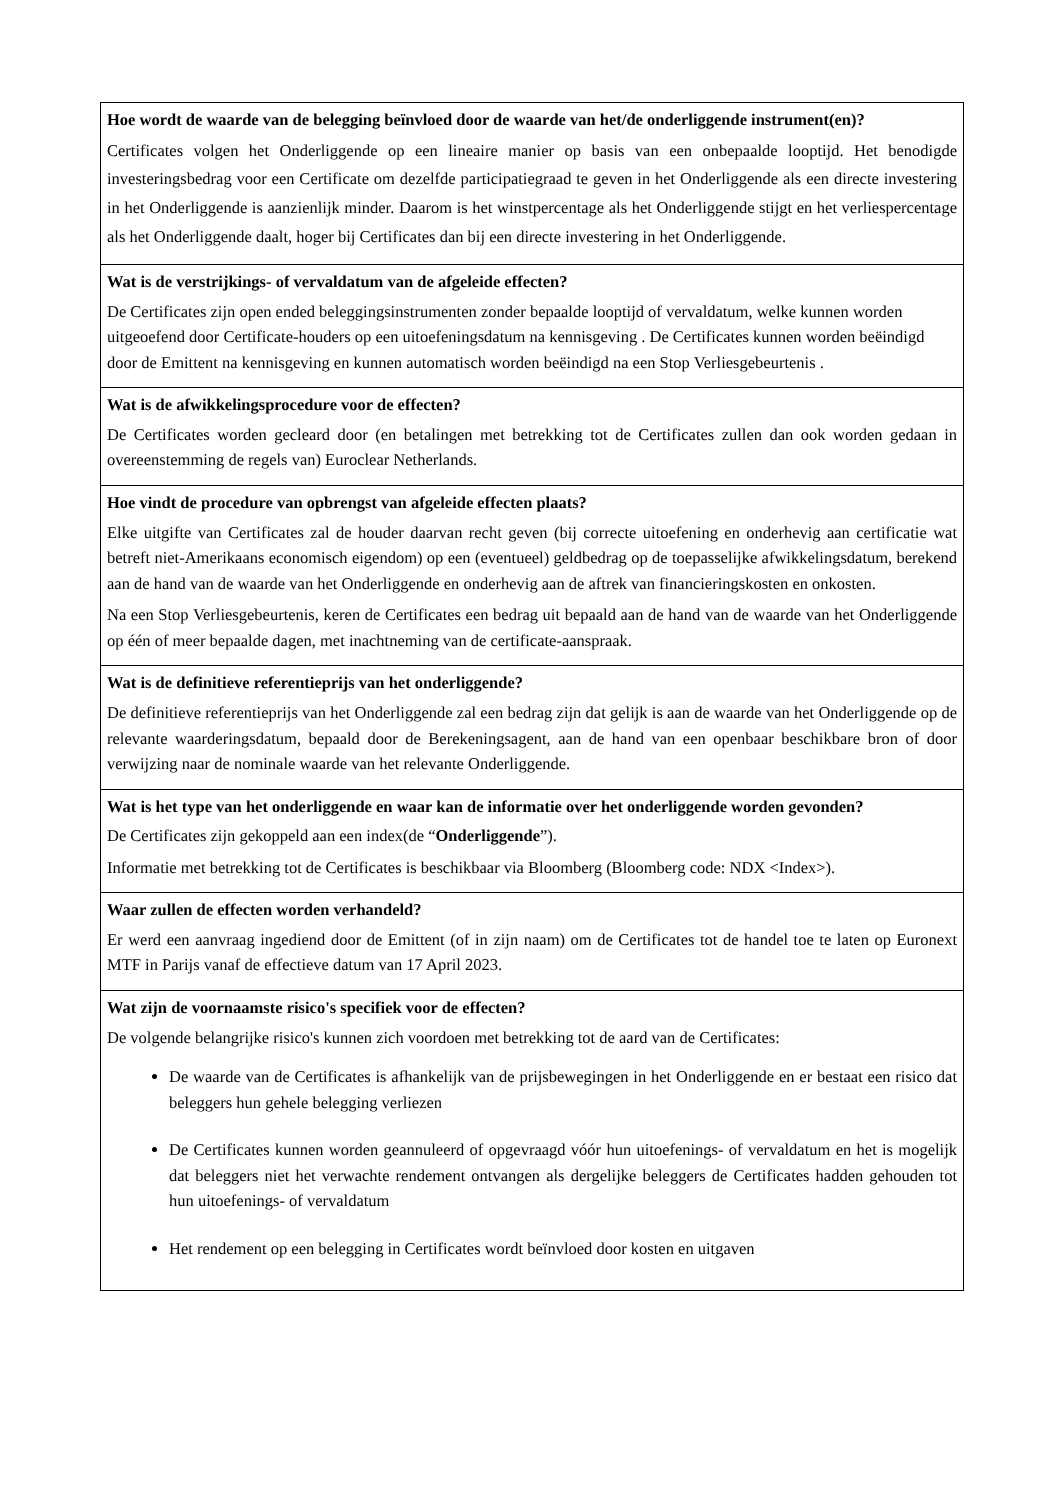| Hoe wordt de waarde van de belegging beïnvloed door de waarde van het/de onderliggende instrument(en)? Certificates volgen het Onderliggende op een lineaire manier op basis van een onbepaalde looptijd. Het benodigde investeringsbedrag voor een Certificate om dezelfde participatiegraad te geven in het Onderliggende als een directe investering in het Onderliggende is aanzienlijk minder. Daarom is het winstpercentage als het Onderliggende stijgt en het verliespercentage als het Onderliggende daalt, hoger bij Certificates dan bij een directe investering in het Onderliggende. |
| Wat is de verstrijkings- of vervaldatum van de afgeleide effecten? De Certificates zijn open ended beleggingsinstrumenten zonder bepaalde looptijd of vervaldatum, welke kunnen worden uitgeoefend door Certificate-houders op een uitoefeningsdatum na kennisgeving . De Certificates kunnen worden beëindigd door de Emittent na kennisgeving en kunnen automatisch worden beëindigd na een Stop Verliesgebeurtenis . |
| Wat is de afwikkelingsprocedure voor de effecten? De Certificates worden gecleard door (en betalingen met betrekking tot de Certificates zullen dan ook worden gedaan in overeenstemming de regels van) Euroclear Netherlands. |
| Hoe vindt de procedure van opbrengst van afgeleide effecten plaats? Elke uitgifte van Certificates zal de houder daarvan recht geven (bij correcte uitoefening en onderhevig aan certificatie wat betreft niet-Amerikaans economisch eigendom) op een (eventueel) geldbedrag op de toepasselijke afwikkelingsdatum, berekend aan de hand van de waarde van het Onderliggende en onderhevig aan de aftrek van financieringskosten en onkosten. Na een Stop Verliesgebeurtenis, keren de Certificates een bedrag uit bepaald aan de hand van de waarde van het Onderliggende op één of meer bepaalde dagen, met inachtneming van de certificate-aanspraak. |
| Wat is de definitieve referentieprijs van het onderliggende? De definitieve referentieprijs van het Onderliggende zal een bedrag zijn dat gelijk is aan de waarde van het Onderliggende op de relevante waarderingsdatum, bepaald door de Berekeningsagent, aan de hand van een openbaar beschikbare bron of door verwijzing naar de nominale waarde van het relevante Onderliggende. |
| Wat is het type van het onderliggende en waar kan de informatie over het onderliggende worden gevonden? De Certificates zijn gekoppeld aan een index(de “ Onderliggende ”). Informatie met betrekking tot de Certificates is beschikbaar via Bloomberg (Bloomberg code: NDX <Index>). |
| Waar zullen de effecten worden verhandeld? Er werd een aanvraag ingediend door de Emittent (of in zijn naam) om de Certificates tot de handel toe te laten op Euronext MTF in Parijs vanaf de effectieve datum van 17 April 2023. |
| Wat zijn de voornaamste risico's specifiek voor de effecten? De volgende belangrijke risico's kunnen zich voordoen met betrekking tot de aard van de Certificates: De waarde van de Certificates is afhankelijk van de prijsbewegingen in het Onderliggende en er bestaat een risico dat beleggers hun gehele belegging verliezen De Certificates kunnen worden geannuleerd of opgevraagd vóór hun uitoefenings- of vervaldatum en het is mogelijk dat beleggers niet het verwachte rendement ontvangen als dergelijke beleggers de Certificates hadden gehouden tot hun uitoefenings- of vervaldatum Het rendement op een belegging in Certificates wordt beïnvloed door kosten en uitgaven |